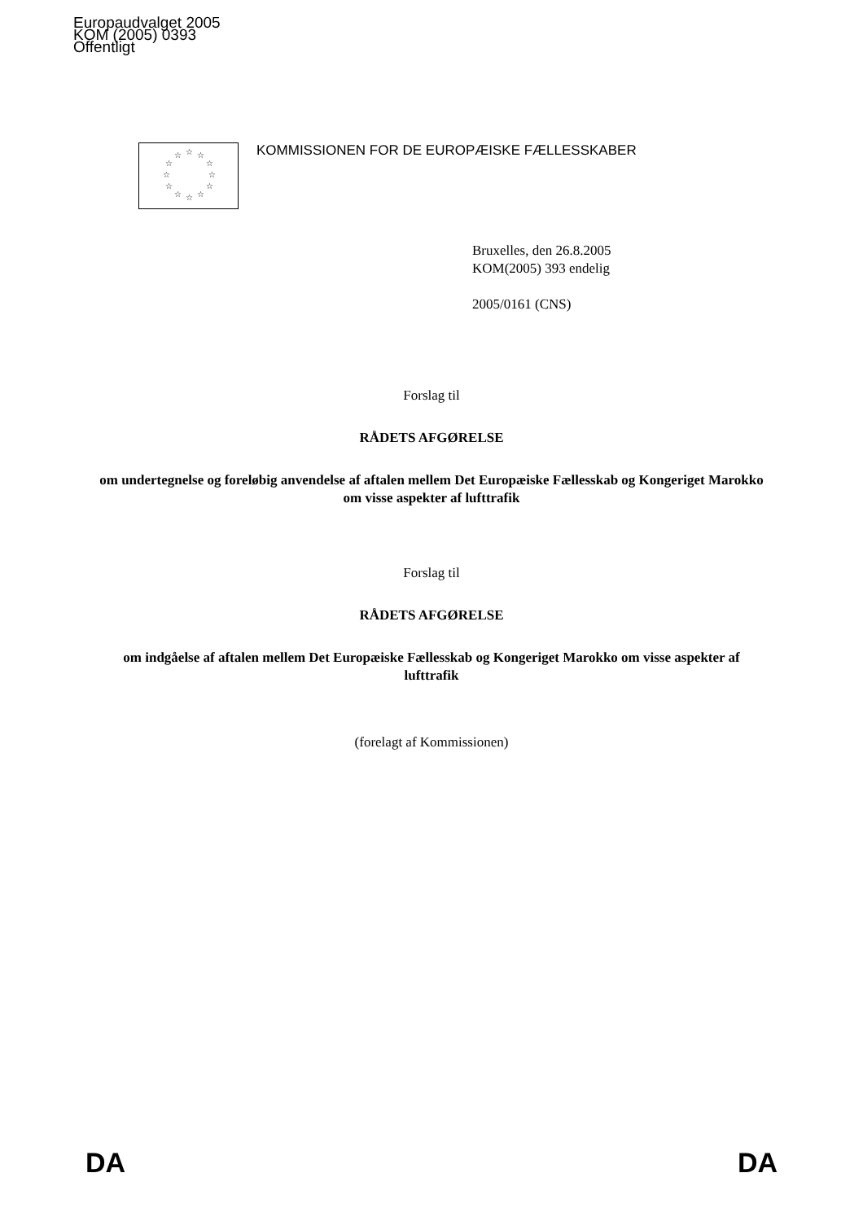Europaudvalget 2005
KOM (2005) 0393
Offentligt
☆
☆
☆
☆
☆
☆
☆
☆
☆
☆
☆
☆
KOMMISSIONEN FOR DE EUROPÆISKE FÆLLESSKABER
Bruxelles, den 26.8.2005
KOM(2005) 393 endelig
2005/0161 (CNS)
Forslag til
RÅDETS AFGØRELSE
om undertegnelse og foreløbig anvendelse af aftalen mellem Det Europæiske Fællesskab og Kongeriget Marokko om visse aspekter af lufttrafik
Forslag til
RÅDETS AFGØRELSE
om indgåelse af aftalen mellem Det Europæiske Fællesskab og Kongeriget Marokko om visse aspekter af lufttrafik
(forelagt af Kommissionen)
DA DA